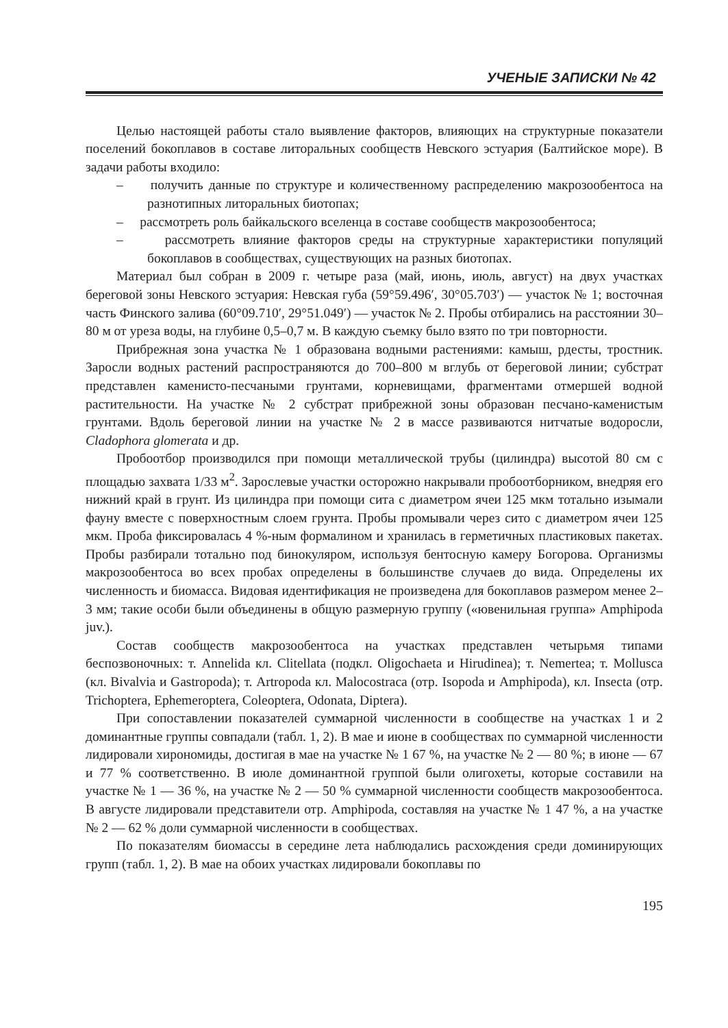УЧЕНЫЕ ЗАПИСКИ № 42
Целью настоящей работы стало выявление факторов, влияющих на структурные показатели поселений бокоплавов в составе литоральных сообществ Невского эстуария (Балтийское море). В задачи работы входило:
– получить данные по структуре и количественному распределению макрозообентоса на разнотипных литоральных биотопах;
– рассмотреть роль байкальского вселенца в составе сообществ макрозообентоса;
– рассмотреть влияние факторов среды на структурные характеристики популяций бокоплавов в сообществах, существующих на разных биотопах.
Материал был собран в 2009 г. четыре раза (май, июнь, июль, август) на двух участках береговой зоны Невского эстуария: Невская губа (59°59.496′, 30°05.703′) — участок № 1; восточная часть Финского залива (60°09.710′, 29°51.049′) — участок № 2. Пробы отбирались на расстоянии 30–80 м от уреза воды, на глубине 0,5–0,7 м. В каждую съемку было взято по три повторности.
Прибрежная зона участка № 1 образована водными растениями: камыш, рдесты, тростник. Заросли водных растений распространяются до 700–800 м вглубь от береговой линии; субстрат представлен каменисто-песчаными грунтами, корневищами, фрагментами отмершей водной растительности. На участке № 2 субстрат прибрежной зоны образован песчано-каменистым грунтами. Вдоль береговой линии на участке № 2 в массе развиваются нитчатые водоросли, Cladophora glomerata и др.
Пробоотбор производился при помощи металлической трубы (цилиндра) высотой 80 см с площадью захвата 1/33 м<sup>2</sup>. Зарослевые участки осторожно накрывали пробоотборником, внедряя его нижний край в грунт. Из цилиндра при помощи сита с диаметром ячеи 125 мкм тотально изымали фауну вместе с поверхностным слоем грунта. Пробы промывали через сито с диаметром ячеи 125 мкм. Проба фиксировалась 4 %-ным формалином и хранилась в герметичных пластиковых пакетах. Пробы разбирали тотально под бинокуляром, используя бентосную камеру Богорова. Организмы макрозообентоса во всех пробах определены в большинстве случаев до вида. Определены их численность и биомасса. Видовая идентификация не произведена для бокоплавов размером менее 2–3 мм; такие особи были объединены в общую размерную группу («ювенильная группа» Amphipoda juv.).
Состав сообществ макрозообентоса на участках представлен четырьмя типами беспозвоночных: т. Annelida кл. Clitellata (подкл. Oligochaeta и Hirudinea); т. Nemertea; т. Mollusca (кл. Bivalvia и Gastropoda); т. Artropoda кл. Malocostraca (отр. Isopoda и Amphipoda), кл. Insecta (отр. Trichoptera, Ephemeroptera, Coleoptera, Odonata, Diptera).
При сопоставлении показателей суммарной численности в сообществе на участках 1 и 2 доминантные группы совпадали (табл. 1, 2). В мае и июне в сообществах по суммарной численности лидировали хирономиды, достигая в мае на участке № 1 67 %, на участке № 2 — 80 %; в июне — 67 и 77 % соответственно. В июле доминантной группой были олигохеты, которые составили на участке № 1 — 36 %, на участке № 2 — 50 % суммарной численности сообществ макрозообентоса. В августе лидировали представители отр. Amphipoda, составляя на участке № 1 47 %, а на участке № 2 — 62 % доли суммарной численности в сообществах.
По показателям биомассы в середине лета наблюдались расхождения среди доминирующих групп (табл. 1, 2). В мае на обоих участках лидировали бокоплавы по
195